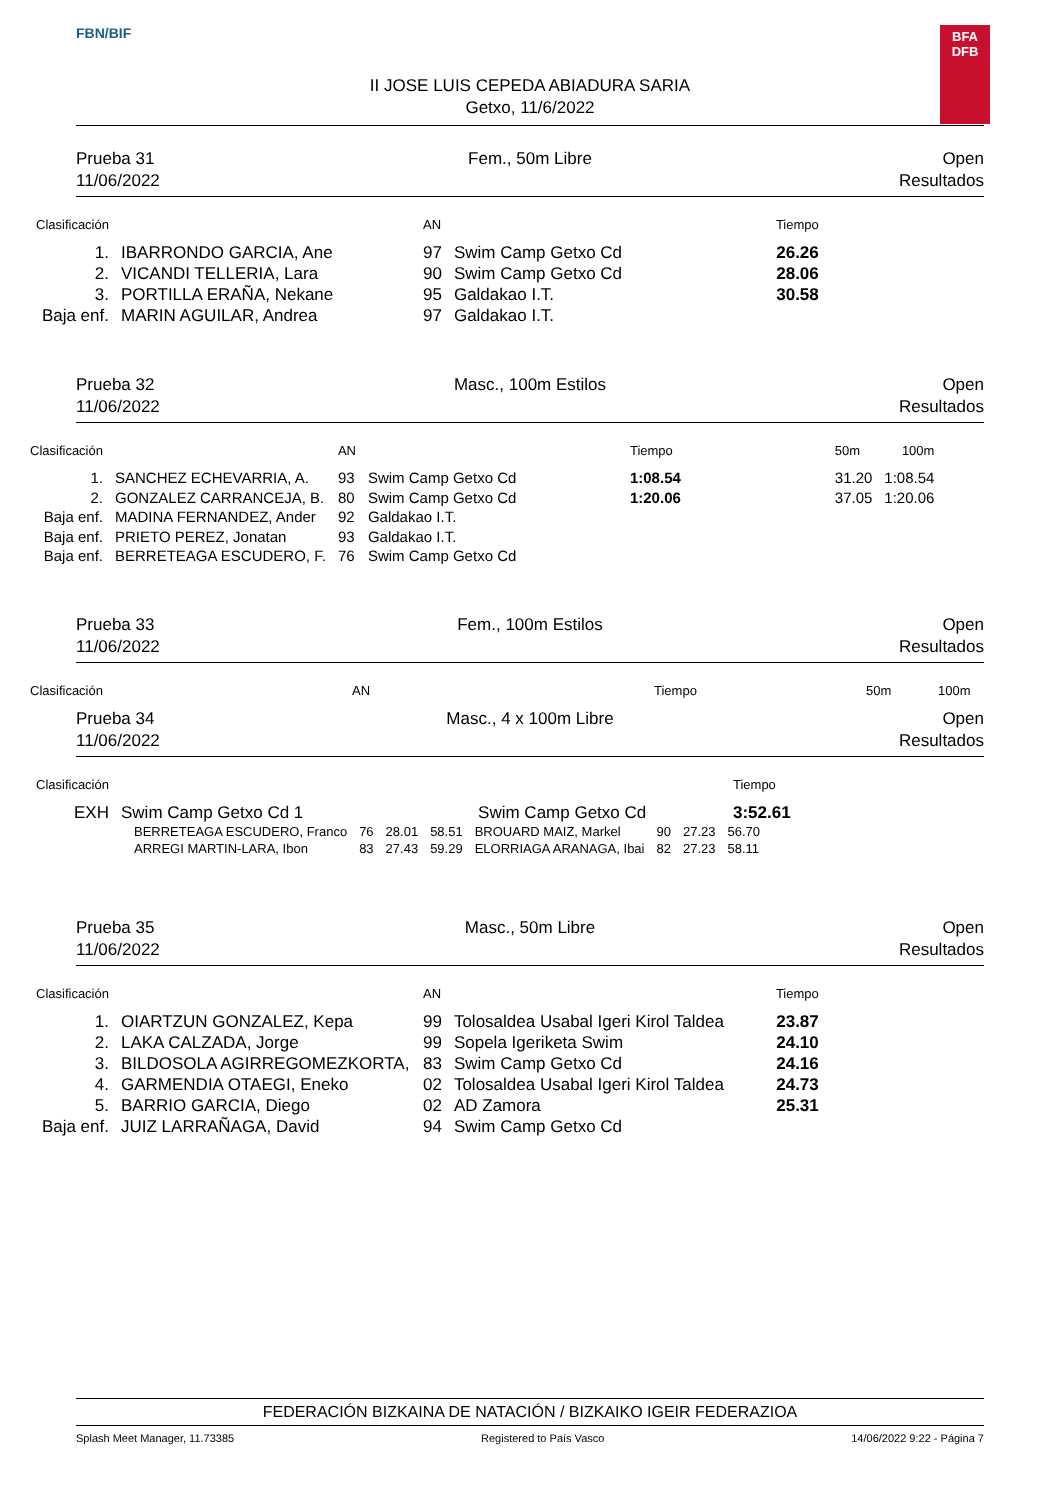FBN/BIF
BFA
DFB
II JOSE LUIS CEPEDA ABIADURA SARIA
Getxo, 11/6/2022
Prueba 31
11/06/2022
Fem., 50m Libre
Open
Resultados
| Clasificación | | AN | | Tiempo |
| --- | --- | --- | --- | --- |
| 1. | IBARRONDO GARCIA, Ane | 97 | Swim Camp Getxo Cd | 26.26 |
| 2. | VICANDI TELLERIA, Lara | 90 | Swim Camp Getxo Cd | 28.06 |
| 3. | PORTILLA ERAÑA, Nekane | 95 | Galdakao I.T. | 30.58 |
| Baja enf. | MARIN AGUILAR, Andrea | 97 | Galdakao I.T. | |
Prueba 32
11/06/2022
Masc., 100m Estilos
Open
Resultados
| Clasificación | | AN | | Tiempo | | 50m | 100m |
| --- | --- | --- | --- | --- | --- | --- | --- |
| 1. | SANCHEZ ECHEVARRIA, A. | 93 | Swim Camp Getxo Cd | 1:08.54 | | 31.20 | 1:08.54 |
| 2. | GONZALEZ CARRANCEJA, B. | 80 | Swim Camp Getxo Cd | 1:20.06 | | 37.05 | 1:20.06 |
| Baja enf. | MADINA FERNANDEZ, Ander | 92 | Galdakao I.T. | | | | |
| Baja enf. | PRIETO PEREZ, Jonatan | 93 | Galdakao I.T. | | | | |
| Baja enf. | BERRETEAGA ESCUDERO, F. | 76 | Swim Camp Getxo Cd | | | | |
Prueba 33
11/06/2022
Fem., 100m Estilos
Open
Resultados
| Clasificación | AN | Tiempo | 50m | 100m |
| --- | --- | --- | --- | --- |
Prueba 34
11/06/2022
Masc., 4 x 100m Libre
Open
Resultados
| Clasificación | | Tiempo |
| --- | --- | --- |
| EXH | Swim Camp Getxo Cd 1 Swim Camp Getxo Cd | 3:52.61 |
| BERRETEAGA ESCUDERO, Franco | 76 | 28.01 | 58.51 | BROUARD MAIZ, Markel | 90 | 27.23 | 56.70 |
| ARREGI MARTIN-LARA, Ibon | 83 | 27.43 | 59.29 | ELORRIAGA ARANAGA, Ibai | 82 | 27.23 | 58.11 |
Prueba 35
11/06/2022
Masc., 50m Libre
Open
Resultados
| Clasificación | | AN | | Tiempo |
| --- | --- | --- | --- | --- |
| 1. | OIARTZUN GONZALEZ, Kepa | 99 | Tolosaldea Usabal Igeri Kirol Taldea | 23.87 |
| 2. | LAKA CALZADA, Jorge | 99 | Sopela Igeriketa Swim | 24.10 |
| 3. | BILDOSOLA AGIRREGOMEZKORTA, | 83 | Swim Camp Getxo Cd | 24.16 |
| 4. | GARMENDIA OTAEGI, Eneko | 02 | Tolosaldea Usabal Igeri Kirol Taldea | 24.73 |
| 5. | BARRIO GARCIA, Diego | 02 | AD Zamora | 25.31 |
| Baja enf. | JUIZ LARRAÑAGA, David | 94 | Swim Camp Getxo Cd | |
FEDERACIÓN BIZKAINA DE NATACIÓN / BIZKAIKO IGEIR FEDERAZIOA
Splash Meet Manager, 11.73385 Registered to País Vasco 14/06/2022 9:22 - Página 7